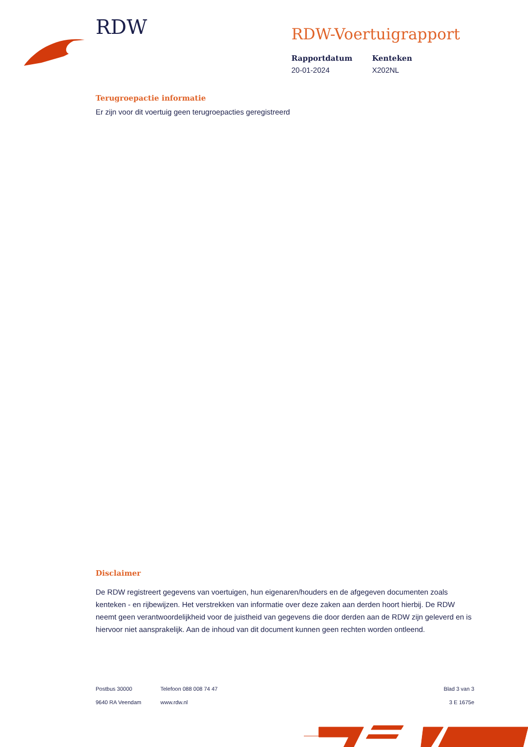RDW
RDW-Voertuigrapport
Rapportdatum
20-01-2024
Kenteken
X202NL
Terugroepactie informatie
Er zijn voor dit voertuig geen terugroepacties geregistreerd
Disclaimer
De RDW registreert gegevens van voertuigen, hun eigenaren/houders en de afgegeven documenten zoals kenteken - en rijbewijzen. Het verstrekken van informatie over deze zaken aan derden hoort hierbij. De RDW neemt geen verantwoordelijkheid voor de juistheid van gegevens die door derden aan de RDW zijn geleverd en is hiervoor niet aansprakelijk. Aan de inhoud van dit document kunnen geen rechten worden ontleend.
Postbus 30000
9640 RA Veendam
Telefoon 088 008 74 47
www.rdw.nl
Blad 3 van 3
3 E 1675e